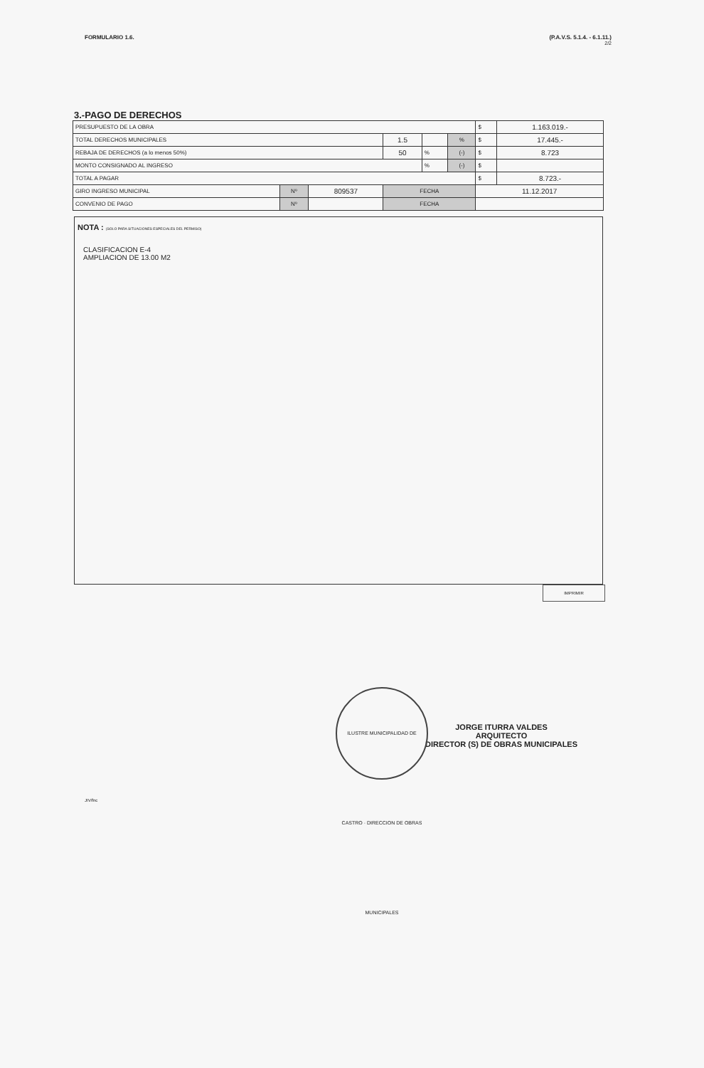FORMULARIO 1.6. (P.A.V.S. 5.1.4. - 6.1.11.)
2/2
3.-PAGO DE DERECHOS
| PRESUPUESTO DE LA OBRA | | | | | | $ | 1.163.019.- |
| TOTAL DERECHOS MUNICIPALES | | | 1.5 | | % | $ | 17.445.- |
| REBAJA DE DERECHOS (a lo menos 50%) | | | 50 | % | (-) | $ | 8.723 |
| MONTO CONSIGNADO AL INGRESO | | | | % | (-) | $ | |
| TOTAL A PAGAR | | | | | | $ | 8.723.- |
| GIRO INGRESO MUNICIPAL | Nº | 809537 | FECHA | | | 11.12.2017 | |
| CONVENIO DE PAGO | Nº | | FECHA | | | | |
NOTA : (SOLO PARA SITUACIONES ESPECIALES DEL PERMISO)
CLASIFICACION E-4
AMPLIACION DE 13.00 M2
IMPRIMIR
ILUSTRE MUNICIPALIDAD DE CASTRO · DIRECCION DE OBRAS MUNICIPALES
JORGE ITURRA VALDES
ARQUITECTO
DIRECTOR (S) DE OBRAS MUNICIPALES
JIV/fnc